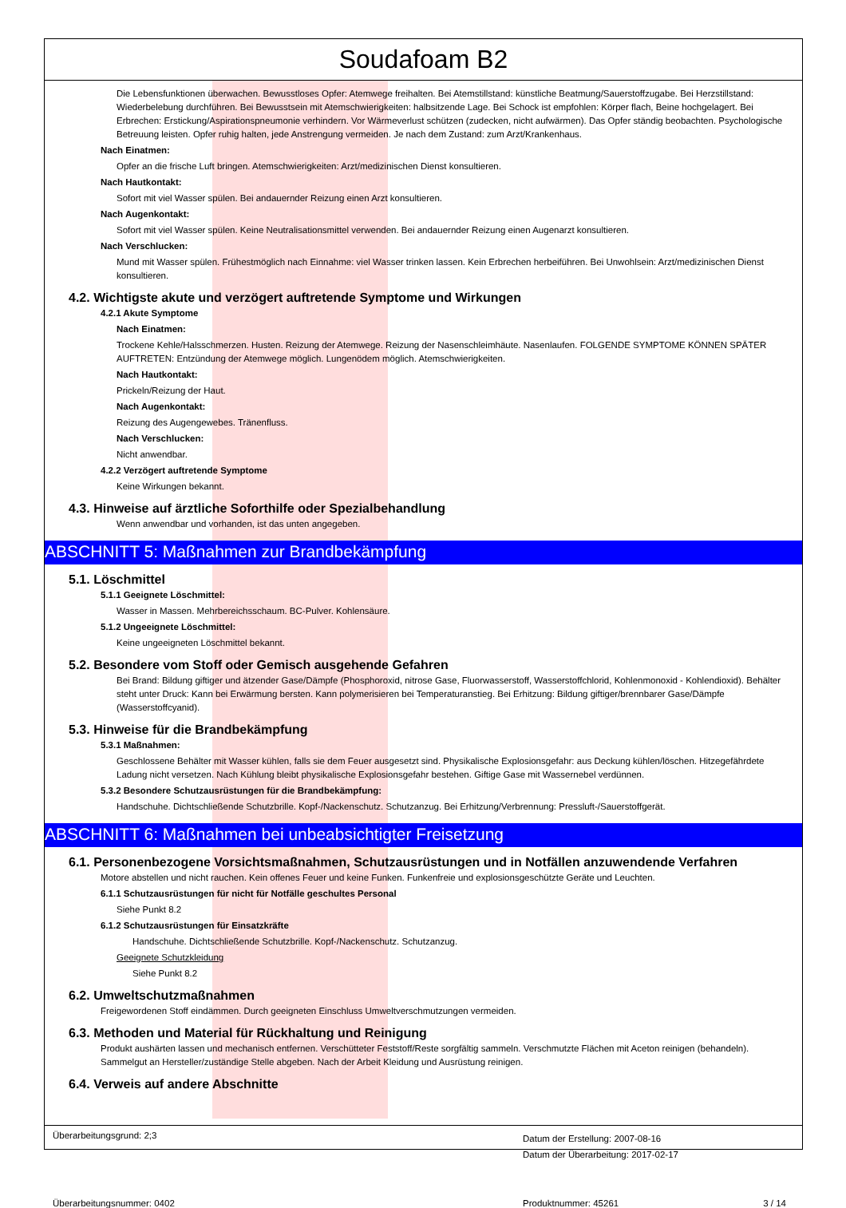Soudafoam B2
Die Lebensfunktionen überwachen. Bewusstloses Opfer: Atemwege freihalten. Bei Atemstillstand: künstliche Beatmung/Sauerstoffzugabe. Bei Herzstillstand: Wiederbelebung durchführen. Bei Bewusstsein mit Atemschwierigkeiten: halbsitzende Lage. Bei Schock ist empfohlen: Körper flach, Beine hochgelagert. Bei Erbrechen: Erstickung/Aspirationspneumonie verhindern. Vor Wärmeverlust schützen (zudecken, nicht aufwärmen). Das Opfer ständig beobachten. Psychologische Betreuung leisten. Opfer ruhig halten, jede Anstrengung vermeiden. Je nach dem Zustand: zum Arzt/Krankenhaus.
Nach Einatmen:
Opfer an die frische Luft bringen. Atemschwierigkeiten: Arzt/medizinischen Dienst konsultieren.
Nach Hautkontakt:
Sofort mit viel Wasser spülen. Bei andauernder Reizung einen Arzt konsultieren.
Nach Augenkontakt:
Sofort mit viel Wasser spülen. Keine Neutralisationsmittel verwenden. Bei andauernder Reizung einen Augenarzt konsultieren.
Nach Verschlucken:
Mund mit Wasser spülen. Frühestmöglich nach Einnahme: viel Wasser trinken lassen. Kein Erbrechen herbeiführen. Bei Unwohlsein: Arzt/medizinischen Dienst konsultieren.
4.2. Wichtigste akute und verzögert auftretende Symptome und Wirkungen
4.2.1 Akute Symptome
Nach Einatmen:
Trockene Kehle/Halsschmerzen. Husten. Reizung der Atemwege. Reizung der Nasenschleimhäute. Nasenlaufen. FOLGENDE SYMPTOME KÖNNEN SPÄTER AUFTRETEN: Entzündung der Atemwege möglich. Lungenödem möglich. Atemschwierigkeiten.
Nach Hautkontakt:
Prickeln/Reizung der Haut.
Nach Augenkontakt:
Reizung des Augengewebes. Tränenfluss.
Nach Verschlucken:
Nicht anwendbar.
4.2.2 Verzögert auftretende Symptome
Keine Wirkungen bekannt.
4.3. Hinweise auf ärztliche Soforthilfe oder Spezialbehandlung
Wenn anwendbar und vorhanden, ist das unten angegeben.
ABSCHNITT 5: Maßnahmen zur Brandbekämpfung
5.1. Löschmittel
5.1.1 Geeignete Löschmittel:
Wasser in Massen. Mehrbereichsschaum. BC-Pulver. Kohlensäure.
5.1.2 Ungeeignete Löschmittel:
Keine ungeeigneten Löschmittel bekannt.
5.2. Besondere vom Stoff oder Gemisch ausgehende Gefahren
Bei Brand: Bildung giftiger und ätzender Gase/Dämpfe (Phosphoroxid, nitrose Gase, Fluorwasserstoff, Wasserstoffchlorid, Kohlenmonoxid - Kohlendioxid). Behälter steht unter Druck: Kann bei Erwärmung bersten. Kann polymerisieren bei Temperaturanstieg. Bei Erhitzung: Bildung giftiger/brennbarer Gase/Dämpfe (Wasserstoffcyanid).
5.3. Hinweise für die Brandbekämpfung
5.3.1 Maßnahmen:
Geschlossene Behälter mit Wasser kühlen, falls sie dem Feuer ausgesetzt sind. Physikalische Explosionsgefahr: aus Deckung kühlen/löschen. Hitzegefährdete Ladung nicht versetzen. Nach Kühlung bleibt physikalische Explosionsgefahr bestehen. Giftige Gase mit Wassernebel verdünnen.
5.3.2 Besondere Schutzausrüstungen für die Brandbekämpfung:
Handschuhe. Dichtschließende Schutzbrille. Kopf-/Nackenschutz. Schutzanzug. Bei Erhitzung/Verbrennung: Pressluft-/Sauerstoffgerät.
ABSCHNITT 6: Maßnahmen bei unbeabsichtigter Freisetzung
6.1. Personenbezogene Vorsichtsmaßnahmen, Schutzausrüstungen und in Notfällen anzuwendende Verfahren
Motore abstellen und nicht rauchen. Kein offenes Feuer und keine Funken. Funkenfreie und explosionsgeschützte Geräte und Leuchten.
6.1.1 Schutzausrüstungen für nicht für Notfälle geschultes Personal
Siehe Punkt 8.2
6.1.2 Schutzausrüstungen für Einsatzkräfte
Handschuhe. Dichtschließende Schutzbrille. Kopf-/Nackenschutz. Schutzanzug.
Geeignete Schutzkleidung
Siehe Punkt 8.2
6.2. Umweltschutzmaßnahmen
Freigewordenen Stoff eindämmen. Durch geeigneten Einschluss Umweltverschmutzungen vermeiden.
6.3. Methoden und Material für Rückhaltung und Reinigung
Produkt aushärten lassen und mechanisch entfernen. Verschütteter Feststoff/Reste sorgfältig sammeln. Verschmutzte Flächen mit Aceton reinigen (behandeln). Sammelgut an Hersteller/zuständige Stelle abgeben. Nach der Arbeit Kleidung und Ausrüstung reinigen.
6.4. Verweis auf andere Abschnitte
Überarbeitungsgrund: 2;3
Datum der Erstellung: 2007-08-16
Datum der Überarbeitung: 2017-02-17
Überarbeitungsnummer: 0402 Produktnummer: 45261 3 / 14